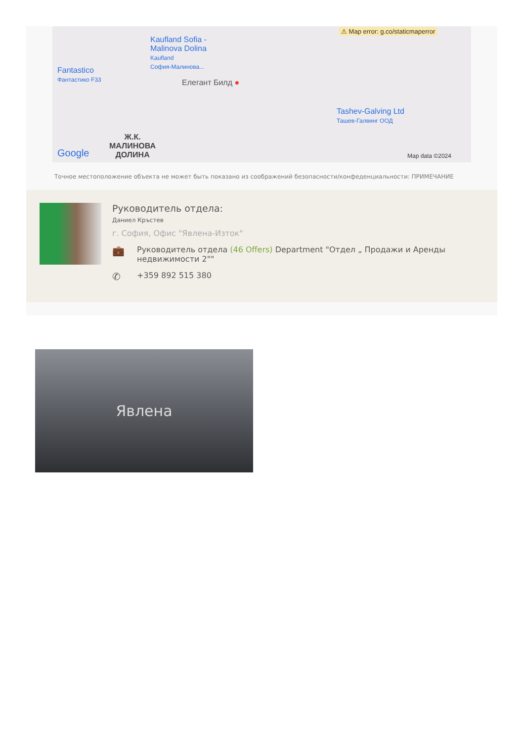⚠ Map error: g.co/staticmaperror
Kaufland Sofia -
Malinova Dolina
Kaufland
София-Малинова...
Fantastico
Фантастико F33
Елегант Билд ●
Tashev-Galving Ltd
Ташев-Галвинг ООД
Ж.К.
МАЛИНОВА
ДОЛИНА
Google Map data ©2024
Точное местоположение объекта не может быть показано из соображений безопасности/конфеденциальности: ПРИМЕЧАНИЕ
Руководитель отдела:
Даниел Кръстев
г. София, Офис "Явлена-Изток"
💼 Руководитель отдела (46 Offers) Department "Отдел „ Продажи и Аренды недвижимости 2""
✆ +359 892 515 380
Явлена